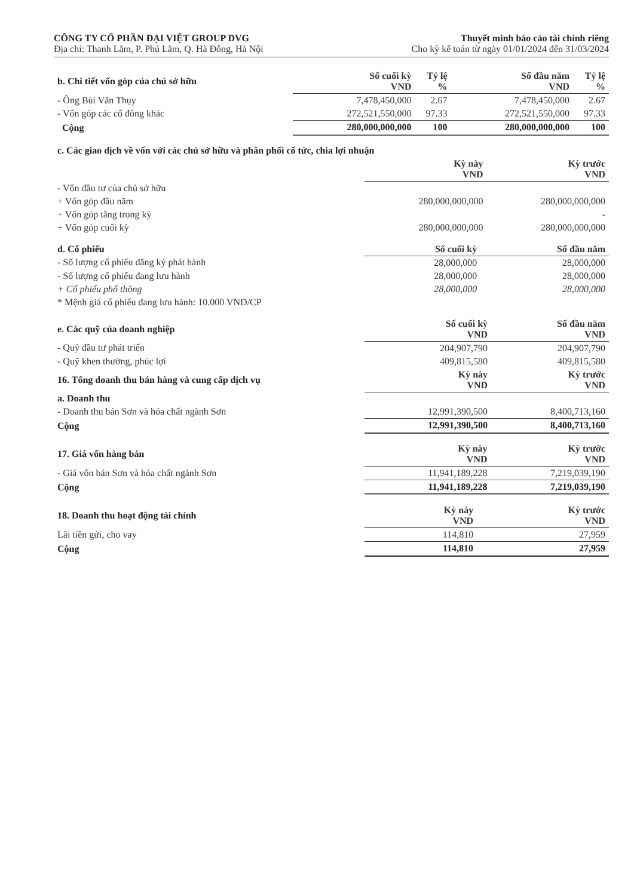CÔNG TY CỔ PHẦN ĐẠI VIỆT GROUP DVG
Địa chỉ: Thanh Lãm, P. Phú Lãm, Q. Hà Đông, Hà Nội
Thuyết minh báo cáo tài chính riêng
Cho kỳ kế toán từ ngày 01/01/2024 đến 31/03/2024
| b. Chi tiết vốn góp của chủ sở hữu | Số cuối kỳ VND | Tỷ lệ % | Số đầu năm VND | Tỷ lệ % |
| - Ông Bùi Văn Thụy | 7,478,450,000 | 2.67 | 7,478,450,000 | 2.67 |
| - Vốn góp các cổ đông khác | 272,521,550,000 | 97.33 | 272,521,550,000 | 97.33 |
| Cộng | 280,000,000,000 | 100 | 280,000,000,000 | 100 |
| c. Các giao dịch về vốn với các chủ sở hữu và phân phối cổ tức, chia lợi nhuận | | |
| | Kỳ này VND | Kỳ trước VND |
| - Vốn đầu tư của chủ sở hữu | | |
| + Vốn góp đầu năm | 280,000,000,000 | 280,000,000,000 |
| + Vốn góp tăng trong kỳ | | - |
| + Vốn góp cuối kỳ | 280,000,000,000 | 280,000,000,000 |
| d. Cổ phiếu | Số cuối kỳ | Số đầu năm |
| - Số lượng cổ phiếu đăng ký phát hành | 28,000,000 | 28,000,000 |
| - Số lượng cổ phiếu đang lưu hành | 28,000,000 | 28,000,000 |
| + Cổ phiếu phổ thông | 28,000,000 | 28,000,000 |
| * Mệnh giá cổ phiếu đang lưu hành: 10.000 VND/CP | | |
| e. Các quỹ của doanh nghiệp | Số cuối kỳ VND | Số đầu năm VND |
| - Quỹ đầu tư phát triển | 204,907,790 | 204,907,790 |
| - Quỹ khen thưởng, phúc lợi | 409,815,580 | 409,815,580 |
| 16. Tổng doanh thu bán hàng và cung cấp dịch vụ | Kỳ này VND | Kỳ trước VND |
| a. Doanh thu | | |
| - Doanh thu bán Sơn và hóa chất ngành Sơn | 12,991,390,500 | 8,400,713,160 |
| Cộng | 12,991,390,500 | 8,400,713,160 |
| 17. Giá vốn hàng bán | Kỳ này VND | Kỳ trước VND |
| - Giá vốn bán Sơn và hóa chất ngành Sơn | 11,941,189,228 | 7,219,039,190 |
| Cộng | 11,941,189,228 | 7,219,039,190 |
| 18. Doanh thu hoạt động tài chính | Kỳ này VND | Kỳ trước VND |
| Lãi tiền gửi, cho vay | 114,810 | 27,959 |
| Cộng | 114,810 | 27,959 |